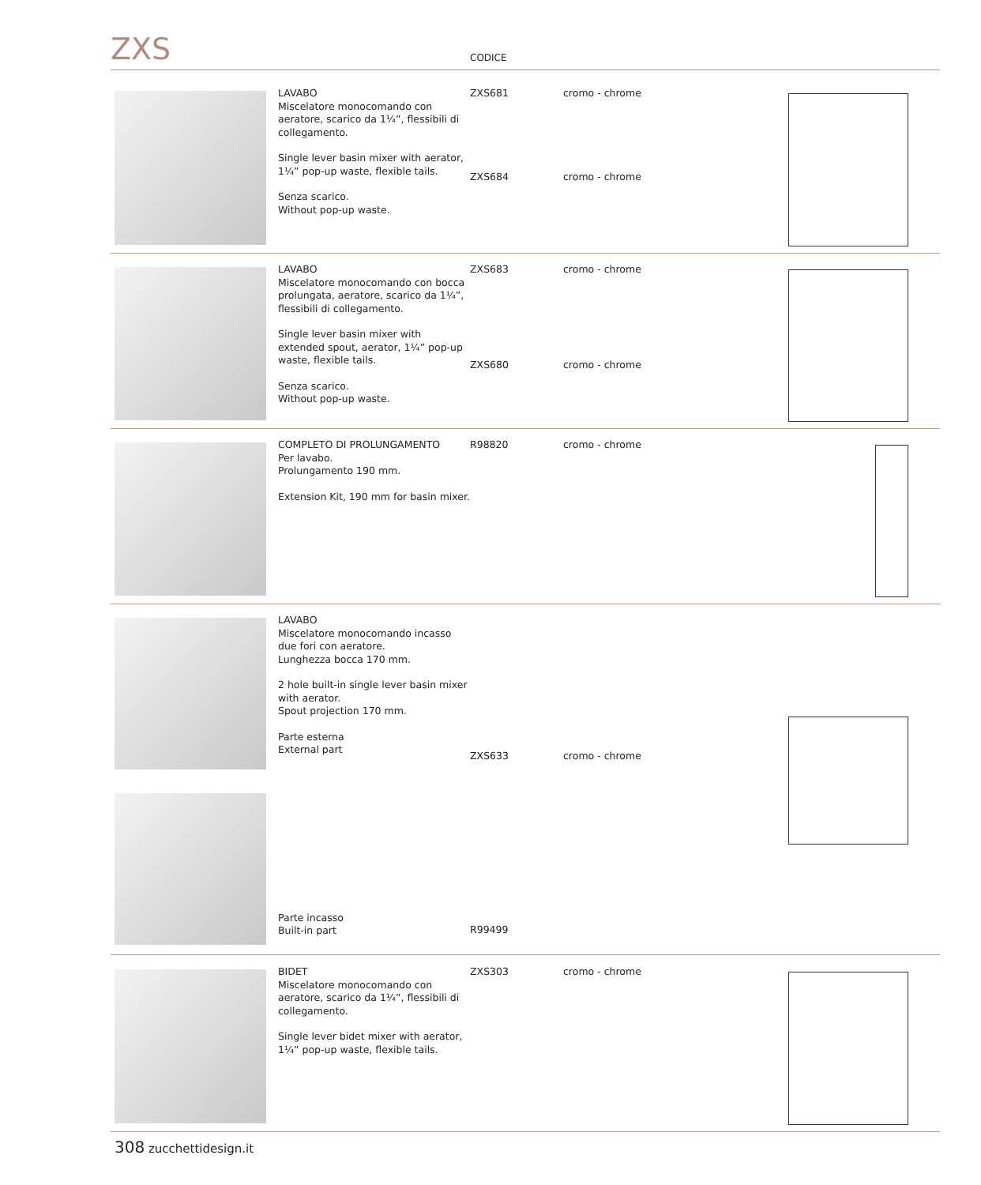ZXS
CODICE
LAVABO
Miscelatore monocomando con aeratore, scarico da 1¼”, flessibili di collegamento.
Single lever basin mixer with aerator, 1¼” pop-up waste, flexible tails.
Senza scarico.
Without pop-up waste.
ZXS681
ZXS684
cromo - chrome
cromo - chrome
LAVABO
Miscelatore monocomando con bocca prolungata, aeratore, scarico da 1¼”, flessibili di collegamento.
Single lever basin mixer with extended spout, aerator, 1¼” pop-up waste, flexible tails.
Senza scarico.
Without pop-up waste.
ZXS683
ZXS680
cromo - chrome
cromo - chrome
COMPLETO DI PROLUNGAMENTO
Per lavabo.
Prolungamento 190 mm.
Extension Kit, 190 mm for basin mixer.
R98820 cromo - chrome
LAVABO
Miscelatore monocomando incasso due fori con aeratore.
Lunghezza bocca 170 mm.
2 hole built-in single lever basin mixer with aerator.
Spout projection 170 mm.
Parte esterna
External part
Parte incasso
Built-in part
ZXS633
R99499
cromo - chrome
BIDET
Miscelatore monocomando con aeratore, scarico da 1¼”, flessibili di collegamento.
Single lever bidet mixer with aerator, 1¼” pop-up waste, flexible tails.
ZXS303 cromo - chrome
308 zucchettidesign.it